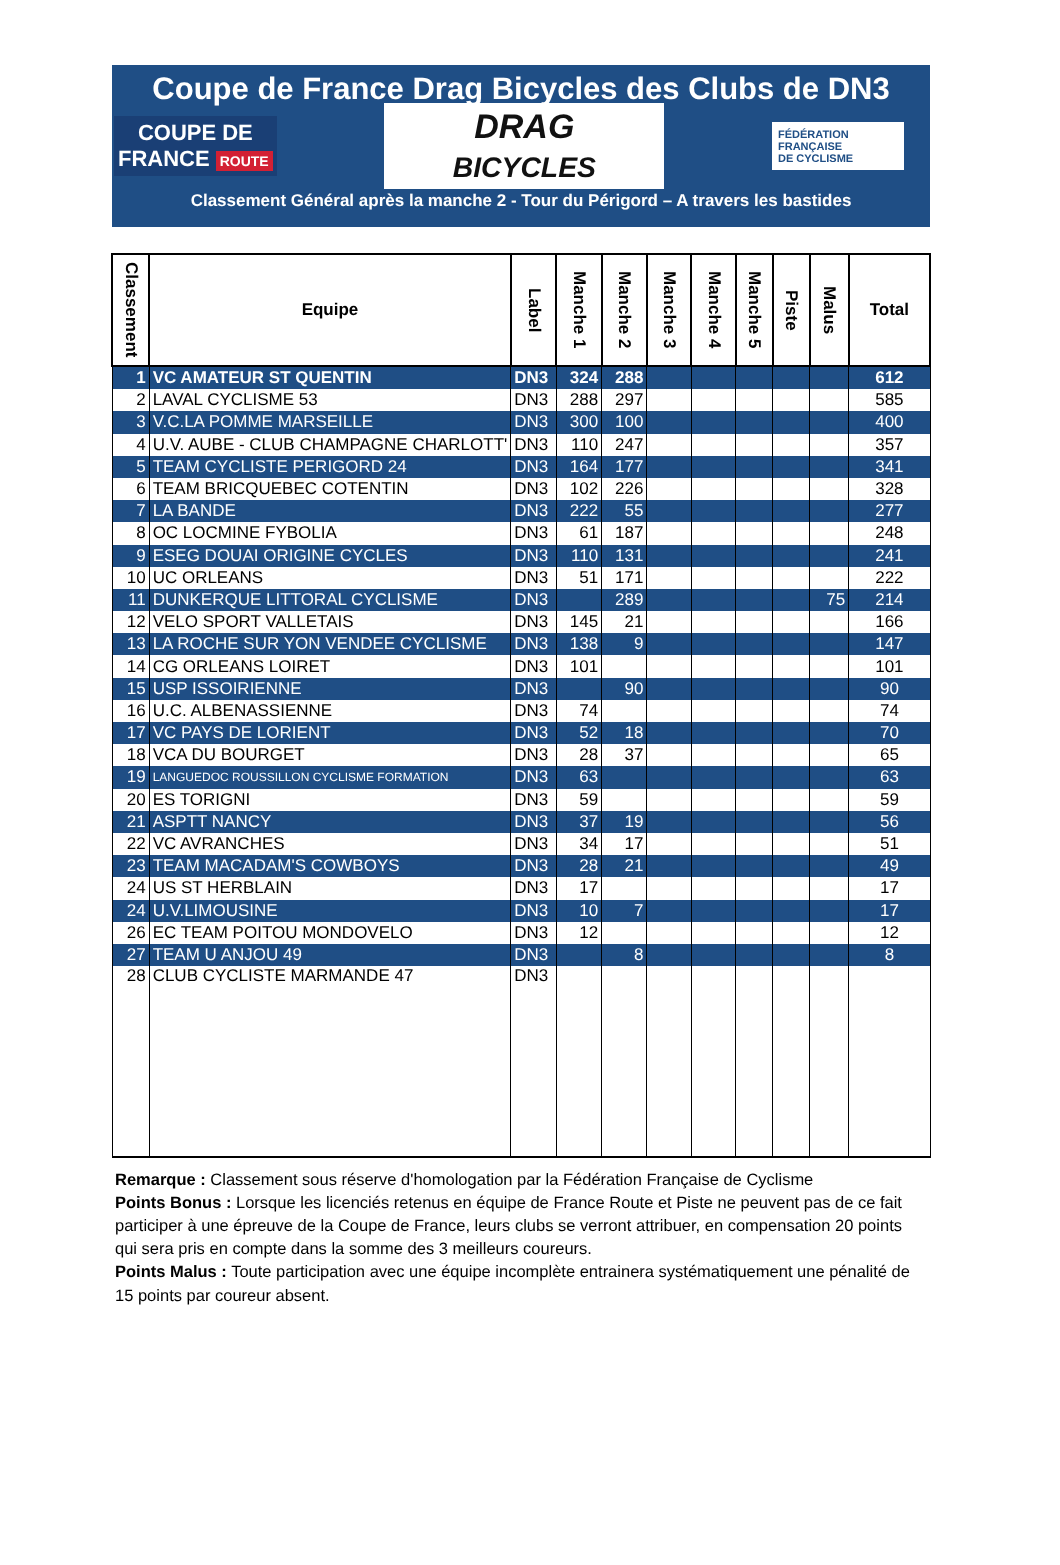Coupe de France Drag Bicycles des Clubs de DN3
COUPE DE
FRANCE ROUTE
DRAG
BICYCLES
FÉDÉRATION
FRANÇAISE
DE CYCLISME
Classement Général après la manche 2 - Tour du Périgord – A travers les bastides
| Classement | Equipe | Label | Manche 1 | Manche 2 | Manche 3 | Manche 4 | Manche 5 | Piste | Malus | Total |
| --- | --- | --- | --- | --- | --- | --- | --- | --- | --- | --- |
| 1 | VC AMATEUR ST QUENTIN | DN3 | 324 | 288 | | | | | | 612 |
| 2 | LAVAL CYCLISME 53 | DN3 | 288 | 297 | | | | | | 585 |
| 3 | V.C.LA POMME MARSEILLE | DN3 | 300 | 100 | | | | | | 400 |
| 4 | U.V. AUBE - CLUB CHAMPAGNE CHARLOTT' | DN3 | 110 | 247 | | | | | | 357 |
| 5 | TEAM CYCLISTE PERIGORD 24 | DN3 | 164 | 177 | | | | | | 341 |
| 6 | TEAM BRICQUEBEC COTENTIN | DN3 | 102 | 226 | | | | | | 328 |
| 7 | LA BANDE | DN3 | 222 | 55 | | | | | | 277 |
| 8 | OC LOCMINE FYBOLIA | DN3 | 61 | 187 | | | | | | 248 |
| 9 | ESEG DOUAI ORIGINE CYCLES | DN3 | 110 | 131 | | | | | | 241 |
| 10 | UC ORLEANS | DN3 | 51 | 171 | | | | | | 222 |
| 11 | DUNKERQUE LITTORAL CYCLISME | DN3 | | 289 | | | | | 75 | 214 |
| 12 | VELO SPORT VALLETAIS | DN3 | 145 | 21 | | | | | | 166 |
| 13 | LA ROCHE SUR YON VENDEE CYCLISME | DN3 | 138 | 9 | | | | | | 147 |
| 14 | CG ORLEANS LOIRET | DN3 | 101 | | | | | | | 101 |
| 15 | USP ISSOIRIENNE | DN3 | | 90 | | | | | | 90 |
| 16 | U.C. ALBENASSIENNE | DN3 | 74 | | | | | | | 74 |
| 17 | VC PAYS DE LORIENT | DN3 | 52 | 18 | | | | | | 70 |
| 18 | VCA DU BOURGET | DN3 | 28 | 37 | | | | | | 65 |
| 19 | LANGUEDOC ROUSSILLON CYCLISME FORMATION | DN3 | 63 | | | | | | | 63 |
| 20 | ES TORIGNI | DN3 | 59 | | | | | | | 59 |
| 21 | ASPTT NANCY | DN3 | 37 | 19 | | | | | | 56 |
| 22 | VC AVRANCHES | DN3 | 34 | 17 | | | | | | 51 |
| 23 | TEAM MACADAM'S COWBOYS | DN3 | 28 | 21 | | | | | | 49 |
| 24 | US ST HERBLAIN | DN3 | 17 | | | | | | | 17 |
| 24 | U.V.LIMOUSINE | DN3 | 10 | 7 | | | | | | 17 |
| 26 | EC TEAM POITOU MONDOVELO | DN3 | 12 | | | | | | | 12 |
| 27 | TEAM U ANJOU 49 | DN3 | | 8 | | | | | | 8 |
| 28 | CLUB CYCLISTE MARMANDE 47 | DN3 | | | | | | | | |
Remarque : Classement sous réserve d'homologation par la Fédération Française de Cyclisme
Points Bonus : Lorsque les licenciés retenus en équipe de France Route et Piste ne peuvent pas de ce fait participer à une épreuve de la Coupe de France, leurs clubs se verront attribuer, en compensation 20 points qui sera pris en compte dans la somme des 3 meilleurs coureurs.
Points Malus : Toute participation avec une équipe incomplète entrainera systématiquement une pénalité de 15 points par coureur absent.